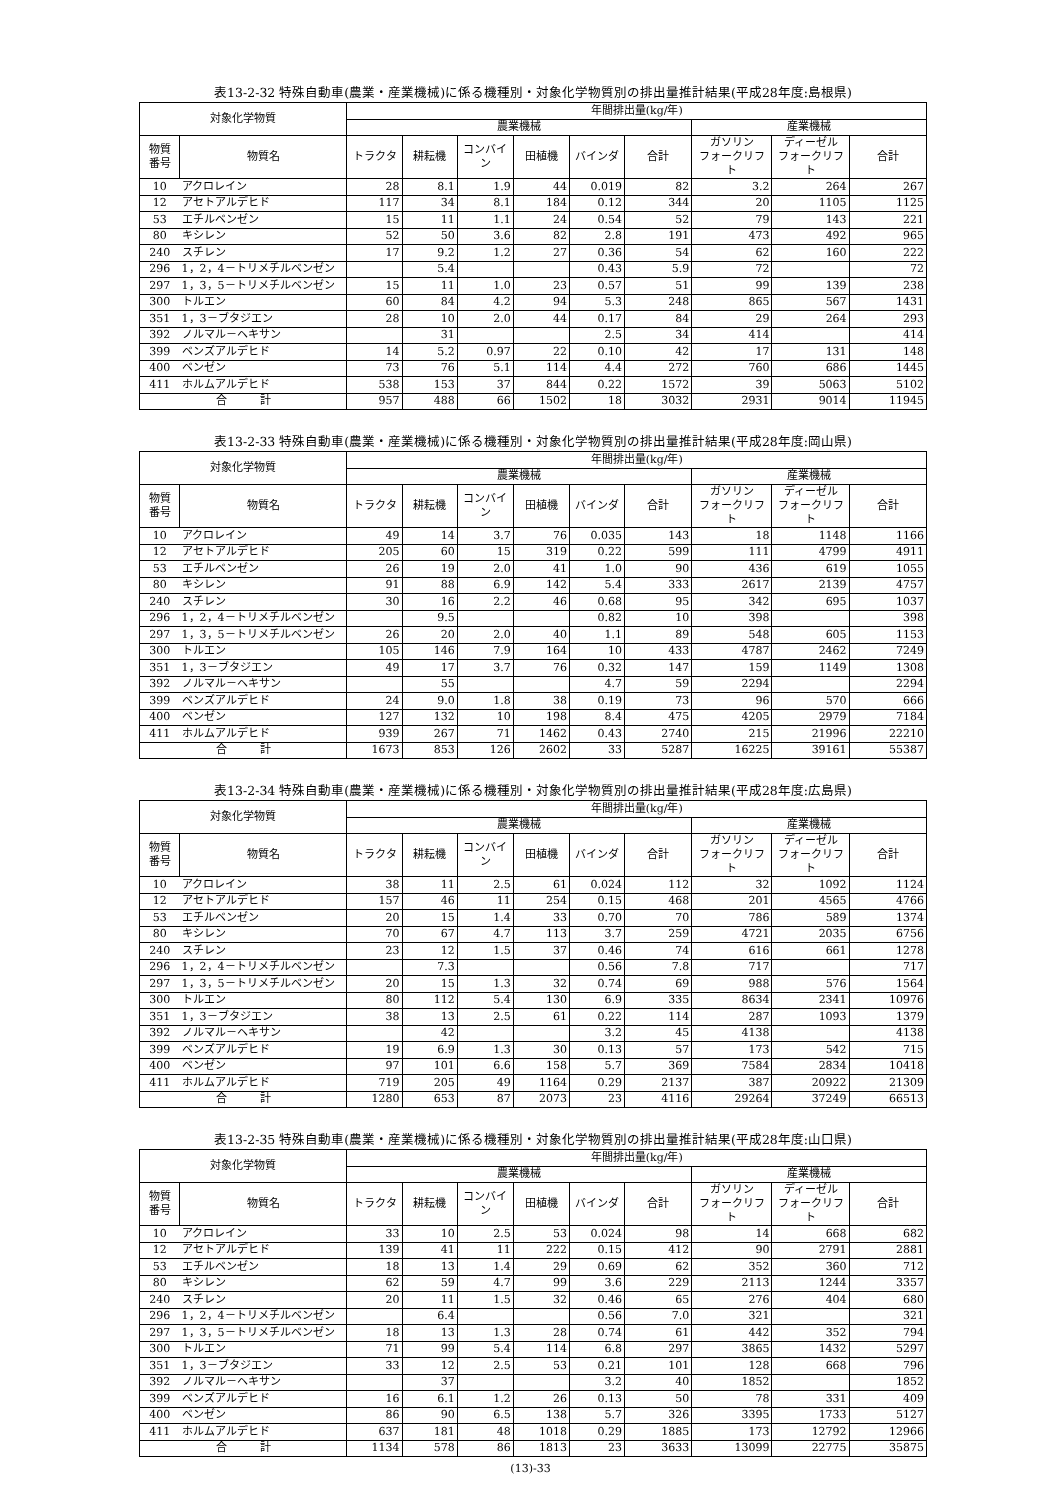表13-2-32 特殊自動車(農業・産業機械)に係る機種別・対象化学物質別の排出量推計結果(平成28年度:島根県)
| 対象化学物質 | | 年間排出量(kg/年) | | | | | | | | |
| --- | --- | --- | --- | --- | --- | --- | --- | --- | --- | --- |
| | | 農業機械 | | | | | | 産業機械 | | |
| 物質 番号 | 物質名 | トラクタ | 耕耘機 | コンバイン | 田植機 | バインダ | 合計 | ガソリン フォークリフト | ディーゼル フォークリフト | 合計 |
| 10 | アクロレイン | 28 | 8.1 | 1.9 | 44 | 0.019 | 82 | 3.2 | 264 | 267 |
| 12 | アセトアルデヒド | 117 | 34 | 8.1 | 184 | 0.12 | 344 | 20 | 1105 | 1125 |
| 53 | エチルベンゼン | 15 | 11 | 1.1 | 24 | 0.54 | 52 | 79 | 143 | 221 |
| 80 | キシレン | 52 | 50 | 3.6 | 82 | 2.8 | 191 | 473 | 492 | 965 |
| 240 | スチレン | 17 | 9.2 | 1.2 | 27 | 0.36 | 54 | 62 | 160 | 222 |
| 296 | 1，2，4－トリメチルベンゼン | | 5.4 | | | 0.43 | 5.9 | 72 | | 72 |
| 297 | 1，3，5－トリメチルベンゼン | 15 | 11 | 1.0 | 23 | 0.57 | 51 | 99 | 139 | 238 |
| 300 | トルエン | 60 | 84 | 4.2 | 94 | 5.3 | 248 | 865 | 567 | 1431 |
| 351 | 1，3－ブタジエン | 28 | 10 | 2.0 | 44 | 0.17 | 84 | 29 | 264 | 293 |
| 392 | ノルマル－ヘキサン | | 31 | | | 2.5 | 34 | 414 | | 414 |
| 399 | ベンズアルデヒド | 14 | 5.2 | 0.97 | 22 | 0.10 | 42 | 17 | 131 | 148 |
| 400 | ベンゼン | 73 | 76 | 5.1 | 114 | 4.4 | 272 | 760 | 686 | 1445 |
| 411 | ホルムアルデヒド | 538 | 153 | 37 | 844 | 0.22 | 1572 | 39 | 5063 | 5102 |
| 合 計 | | 957 | 488 | 66 | 1502 | 18 | 3032 | 2931 | 9014 | 11945 |
表13-2-33 特殊自動車(農業・産業機械)に係る機種別・対象化学物質別の排出量推計結果(平成28年度:岡山県)
| 対象化学物質 | | 年間排出量(kg/年) | | | | | | | | |
| --- | --- | --- | --- | --- | --- | --- | --- | --- | --- | --- |
| | | 農業機械 | | | | | | 産業機械 | | |
| 物質 番号 | 物質名 | トラクタ | 耕耘機 | コンバイン | 田植機 | バインダ | 合計 | ガソリン フォークリフト | ディーゼル フォークリフト | 合計 |
| 10 | アクロレイン | 49 | 14 | 3.7 | 76 | 0.035 | 143 | 18 | 1148 | 1166 |
| 12 | アセトアルデヒド | 205 | 60 | 15 | 319 | 0.22 | 599 | 111 | 4799 | 4911 |
| 53 | エチルベンゼン | 26 | 19 | 2.0 | 41 | 1.0 | 90 | 436 | 619 | 1055 |
| 80 | キシレン | 91 | 88 | 6.9 | 142 | 5.4 | 333 | 2617 | 2139 | 4757 |
| 240 | スチレン | 30 | 16 | 2.2 | 46 | 0.68 | 95 | 342 | 695 | 1037 |
| 296 | 1，2，4－トリメチルベンゼン | | 9.5 | | | 0.82 | 10 | 398 | | 398 |
| 297 | 1，3，5－トリメチルベンゼン | 26 | 20 | 2.0 | 40 | 1.1 | 89 | 548 | 605 | 1153 |
| 300 | トルエン | 105 | 146 | 7.9 | 164 | 10 | 433 | 4787 | 2462 | 7249 |
| 351 | 1，3－ブタジエン | 49 | 17 | 3.7 | 76 | 0.32 | 147 | 159 | 1149 | 1308 |
| 392 | ノルマル－ヘキサン | | 55 | | | 4.7 | 59 | 2294 | | 2294 |
| 399 | ベンズアルデヒド | 24 | 9.0 | 1.8 | 38 | 0.19 | 73 | 96 | 570 | 666 |
| 400 | ベンゼン | 127 | 132 | 10 | 198 | 8.4 | 475 | 4205 | 2979 | 7184 |
| 411 | ホルムアルデヒド | 939 | 267 | 71 | 1462 | 0.43 | 2740 | 215 | 21996 | 22210 |
| 合 計 | | 1673 | 853 | 126 | 2602 | 33 | 5287 | 16225 | 39161 | 55387 |
表13-2-34 特殊自動車(農業・産業機械)に係る機種別・対象化学物質別の排出量推計結果(平成28年度:広島県)
| 対象化学物質 | | 年間排出量(kg/年) | | | | | | | | |
| --- | --- | --- | --- | --- | --- | --- | --- | --- | --- | --- |
| | | 農業機械 | | | | | | 産業機械 | | |
| 物質 番号 | 物質名 | トラクタ | 耕耘機 | コンバイン | 田植機 | バインダ | 合計 | ガソリン フォークリフト | ディーゼル フォークリフト | 合計 |
| 10 | アクロレイン | 38 | 11 | 2.5 | 61 | 0.024 | 112 | 32 | 1092 | 1124 |
| 12 | アセトアルデヒド | 157 | 46 | 11 | 254 | 0.15 | 468 | 201 | 4565 | 4766 |
| 53 | エチルベンゼン | 20 | 15 | 1.4 | 33 | 0.70 | 70 | 786 | 589 | 1374 |
| 80 | キシレン | 70 | 67 | 4.7 | 113 | 3.7 | 259 | 4721 | 2035 | 6756 |
| 240 | スチレン | 23 | 12 | 1.5 | 37 | 0.46 | 74 | 616 | 661 | 1278 |
| 296 | 1，2，4－トリメチルベンゼン | | 7.3 | | | 0.56 | 7.8 | 717 | | 717 |
| 297 | 1，3，5－トリメチルベンゼン | 20 | 15 | 1.3 | 32 | 0.74 | 69 | 988 | 576 | 1564 |
| 300 | トルエン | 80 | 112 | 5.4 | 130 | 6.9 | 335 | 8634 | 2341 | 10976 |
| 351 | 1，3－ブタジエン | 38 | 13 | 2.5 | 61 | 0.22 | 114 | 287 | 1093 | 1379 |
| 392 | ノルマル－ヘキサン | | 42 | | | 3.2 | 45 | 4138 | | 4138 |
| 399 | ベンズアルデヒド | 19 | 6.9 | 1.3 | 30 | 0.13 | 57 | 173 | 542 | 715 |
| 400 | ベンゼン | 97 | 101 | 6.6 | 158 | 5.7 | 369 | 7584 | 2834 | 10418 |
| 411 | ホルムアルデヒド | 719 | 205 | 49 | 1164 | 0.29 | 2137 | 387 | 20922 | 21309 |
| 合 計 | | 1280 | 653 | 87 | 2073 | 23 | 4116 | 29264 | 37249 | 66513 |
表13-2-35 特殊自動車(農業・産業機械)に係る機種別・対象化学物質別の排出量推計結果(平成28年度:山口県)
| 対象化学物質 | | 年間排出量(kg/年) | | | | | | | | |
| --- | --- | --- | --- | --- | --- | --- | --- | --- | --- | --- |
| | | 農業機械 | | | | | | 産業機械 | | |
| 物質 番号 | 物質名 | トラクタ | 耕耘機 | コンバイン | 田植機 | バインダ | 合計 | ガソリン フォークリフト | ディーゼル フォークリフト | 合計 |
| 10 | アクロレイン | 33 | 10 | 2.5 | 53 | 0.024 | 98 | 14 | 668 | 682 |
| 12 | アセトアルデヒド | 139 | 41 | 11 | 222 | 0.15 | 412 | 90 | 2791 | 2881 |
| 53 | エチルベンゼン | 18 | 13 | 1.4 | 29 | 0.69 | 62 | 352 | 360 | 712 |
| 80 | キシレン | 62 | 59 | 4.7 | 99 | 3.6 | 229 | 2113 | 1244 | 3357 |
| 240 | スチレン | 20 | 11 | 1.5 | 32 | 0.46 | 65 | 276 | 404 | 680 |
| 296 | 1，2，4－トリメチルベンゼン | | 6.4 | | | 0.56 | 7.0 | 321 | | 321 |
| 297 | 1，3，5－トリメチルベンゼン | 18 | 13 | 1.3 | 28 | 0.74 | 61 | 442 | 352 | 794 |
| 300 | トルエン | 71 | 99 | 5.4 | 114 | 6.8 | 297 | 3865 | 1432 | 5297 |
| 351 | 1，3－ブタジエン | 33 | 12 | 2.5 | 53 | 0.21 | 101 | 128 | 668 | 796 |
| 392 | ノルマル－ヘキサン | | 37 | | | 3.2 | 40 | 1852 | | 1852 |
| 399 | ベンズアルデヒド | 16 | 6.1 | 1.2 | 26 | 0.13 | 50 | 78 | 331 | 409 |
| 400 | ベンゼン | 86 | 90 | 6.5 | 138 | 5.7 | 326 | 3395 | 1733 | 5127 |
| 411 | ホルムアルデヒド | 637 | 181 | 48 | 1018 | 0.29 | 1885 | 173 | 12792 | 12966 |
| 合 計 | | 1134 | 578 | 86 | 1813 | 23 | 3633 | 13099 | 22775 | 35875 |
(13)-33